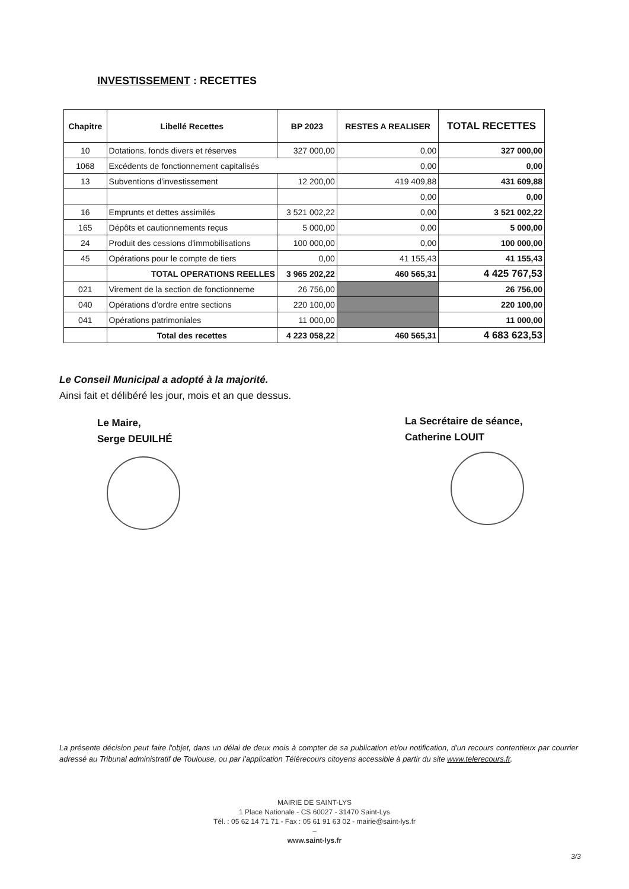INVESTISSEMENT : RECETTES
| Chapitre | Libellé Recettes | BP 2023 | RESTES A REALISER | TOTAL RECETTES |
| --- | --- | --- | --- | --- |
| 10 | Dotations, fonds divers et réserves | 327 000,00 | 0,00 | 327 000,00 |
| 1068 | Excédents de fonctionnement capitalisés | | 0,00 | 0,00 |
| 13 | Subventions d'investissement | 12 200,00 | 419 409,88 | 431 609,88 |
| | | | 0,00 | 0,00 |
| 16 | Emprunts et dettes assimilés | 3 521 002,22 | 0,00 | 3 521 002,22 |
| 165 | Dépôts et cautionnements reçus | 5 000,00 | 0,00 | 5 000,00 |
| 24 | Produit des cessions d'immobilisations | 100 000,00 | 0,00 | 100 000,00 |
| 45 | Opérations pour le compte de tiers | 0,00 | 41 155,43 | 41 155,43 |
| | TOTAL OPERATIONS REELLES | 3 965 202,22 | 460 565,31 | 4 425 767,53 |
| 021 | Virement de la section de fonctionneme | 26 756,00 | | 26 756,00 |
| 040 | Opérations d’ordre entre sections | 220 100,00 | | 220 100,00 |
| 041 | Opérations patrimoniales | 11 000,00 | | 11 000,00 |
| | Total des recettes | 4 223 058,22 | 460 565,31 | 4 683 623,53 |
Le Conseil Municipal a adopté à la majorité.
Ainsi fait et délibéré les jour, mois et an que dessus.
Le Maire,
Serge DEUILHÉ
La Secrétaire de séance,
Catherine LOUIT
La présente décision peut faire l'objet, dans un délai de deux mois à compter de sa publication et/ou notification, d'un recours contentieux par courrier adressé au Tribunal administratif de Toulouse, ou par l'application Télérecours citoyens accessible à partir du site www.telerecours.fr.
MAIRIE DE SAINT-LYS
1 Place Nationale - CS 60027 - 31470 Saint-Lys
Tél. : 05 62 14 71 71 - Fax : 05 61 91 63 02 - mairie@saint-lys.fr
–
www.saint-lys.fr
3/3